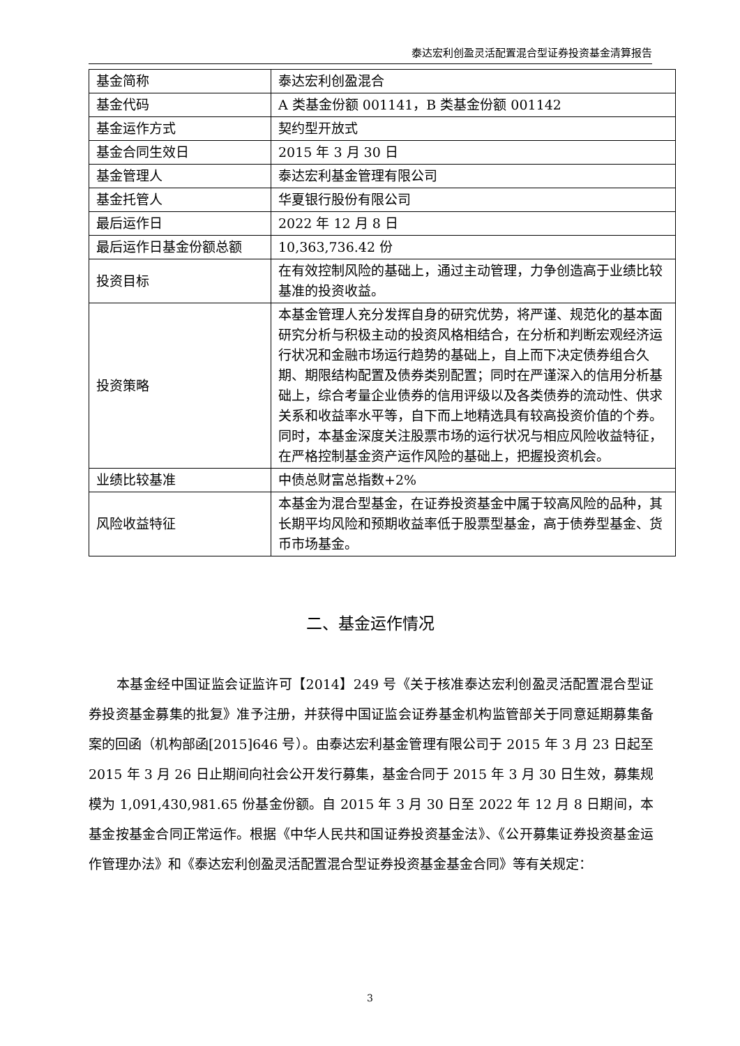泰达宏利创盈灵活配置混合型证券投资基金清算报告
| 基金简称 | 泰达宏利创盈混合 |
| 基金代码 | A 类基金份额 001141，B 类基金份额 001142 |
| 基金运作方式 | 契约型开放式 |
| 基金合同生效日 | 2015 年 3 月 30 日 |
| 基金管理人 | 泰达宏利基金管理有限公司 |
| 基金托管人 | 华夏银行股份有限公司 |
| 最后运作日 | 2022 年 12 月 8 日 |
| 最后运作日基金份额总额 | 10,363,736.42 份 |
| 投资目标 | 在有效控制风险的基础上，通过主动管理，力争创造高于业绩比较基准的投资收益。 |
| 投资策略 | 本基金管理人充分发挥自身的研究优势，将严谨、规范化的基本面研究分析与积极主动的投资风格相结合，在分析和判断宏观经济运行状况和金融市场运行趋势的基础上，自上而下决定债券组合久期、期限结构配置及债券类别配置；同时在严谨深入的信用分析基础上，综合考量企业债券的信用评级以及各类债券的流动性、供求关系和收益率水平等，自下而上地精选具有较高投资价值的个券。同时，本基金深度关注股票市场的运行状况与相应风险收益特征，在严格控制基金资产运作风险的基础上，把握投资机会。 |
| 业绩比较基准 | 中债总财富总指数+2% |
| 风险收益特征 | 本基金为混合型基金，在证券投资基金中属于较高风险的品种，其长期平均风险和预期收益率低于股票型基金，高于债券型基金、货币市场基金。 |
二、基金运作情况
本基金经中国证监会证监许可【2014】249 号《关于核准泰达宏利创盈灵活配置混合型证券投资基金募集的批复》准予注册，并获得中国证监会证券基金机构监管部关于同意延期募集备案的回函（机构部函[2015]646 号）。由泰达宏利基金管理有限公司于 2015 年 3 月 23 日起至 2015 年 3 月 26 日止期间向社会公开发行募集，基金合同于 2015 年 3 月 30 日生效，募集规模为 1,091,430,981.65 份基金份额。自 2015 年 3 月 30 日至 2022 年 12 月 8 日期间，本基金按基金合同正常运作。根据《中华人民共和国证券投资基金法》、《公开募集证券投资基金运作管理办法》和《泰达宏利创盈灵活配置混合型证券投资基金基金合同》等有关规定：
3